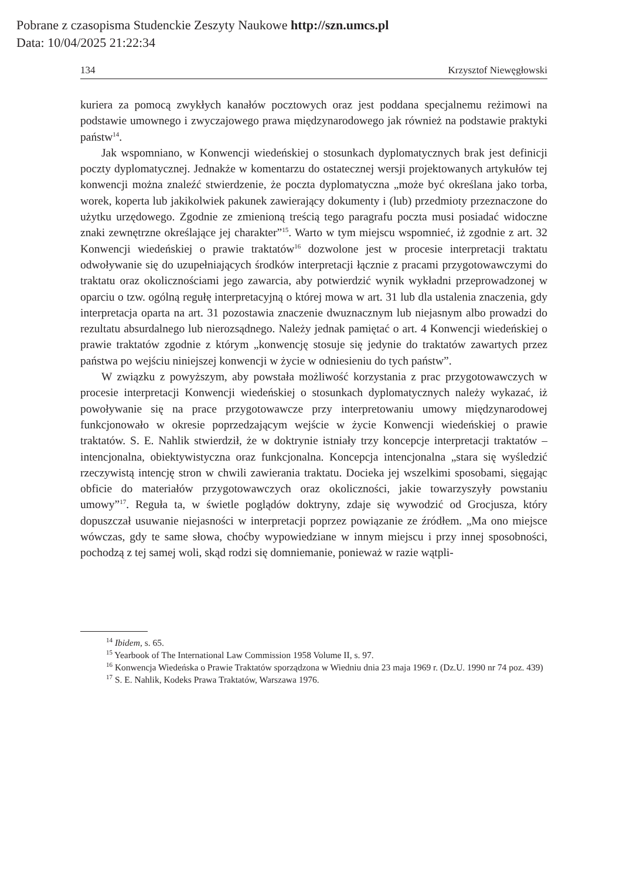Pobrane z czasopisma Studenckie Zeszyty Naukowe http://szn.umcs.pl
Data: 10/04/2025 21:22:34
134 Krzysztof Niewęgłowski
kuriera za pomocą zwykłych kanałów pocztowych oraz jest poddana specjalnemu reżimowi na podstawie umownego i zwyczajowego prawa międzynarodowego jak również na podstawie praktyki państw<sup>14</sup>.
Jak wspomniano, w Konwencji wiedeńskiej o stosunkach dyplomatycznych brak jest definicji poczty dyplomatycznej. Jednakże w komentarzu do ostatecznej wersji projektowanych artykułów tej konwencji można znaleźć stwierdzenie, że poczta dyplomatyczna „może być określana jako torba, worek, koperta lub jakikolwiek pakunek zawierający dokumenty i (lub) przedmioty przeznaczone do użytku urzędowego. Zgodnie ze zmienioną treścią tego paragrafu poczta musi posiadać widoczne znaki zewnętrzne określające jej charakter”<sup>15</sup>. Warto w tym miejscu wspomnieć, iż zgodnie z art. 32 Konwencji wiedeńskiej o prawie traktatów<sup>16</sup> dozwolone jest w procesie interpretacji traktatu odwoływanie się do uzupełniających środków interpretacji łącznie z pracami przygotowawczymi do traktatu oraz okolicznościami jego zawarcia, aby potwierdzić wynik wykładni przeprowadzonej w oparciu o tzw. ogólną regułę interpretacyjną o której mowa w art. 31 lub dla ustalenia znaczenia, gdy interpretacja oparta na art. 31 pozostawia znaczenie dwuznacznym lub niejasnym albo prowadzi do rezultatu absurdalnego lub nierozsądnego. Należy jednak pamiętać o art. 4 Konwencji wiedeńskiej o prawie traktatów zgodnie z którym „konwencję stosuje się jedynie do traktatów zawartych przez państwa po wejściu niniejszej konwencji w życie w odniesieniu do tych państw”.
W związku z powyższym, aby powstała możliwość korzystania z prac przygotowawczych w procesie interpretacji Konwencji wiedeńskiej o stosunkach dyplomatycznych należy wykazać, iż powoływanie się na prace przygotowawcze przy interpretowaniu umowy międzynarodowej funkcjonowało w okresie poprzedzającym wejście w życie Konwencji wiedeńskiej o prawie traktatów. S. E. Nahlik stwierdził, że w doktrynie istniały trzy koncepcje interpretacji traktatów – intencjonalna, obiektywistyczna oraz funkcjonalna. Koncepcja intencjonalna „stara się wyśledzić rzeczywistą intencję stron w chwili zawierania traktatu. Docieka jej wszelkimi sposobami, sięgając obficie do materiałów przygotowawczych oraz okoliczności, jakie towarzyszyły powstaniu umowy”<sup>17</sup>. Reguła ta, w świetle poglądów doktryny, zdaje się wywodzić od Grocjusza, który dopuszczał usuwanie niejasności w interpretacji poprzez powiązanie ze źródłem. „Ma ono miejsce wówczas, gdy te same słowa, choćby wypowiedziane w innym miejscu i przy innej sposobności, pochodzą z tej samej woli, skąd rodzi się domniemanie, ponieważ w razie wątpli-
<sup>14</sup> Ibidem, s. 65.
<sup>15</sup> Yearbook of The International Law Commission 1958 Volume II, s. 97.
<sup>16</sup> Konwencja Wiedeńska o Prawie Traktatów sporządzona w Wiedniu dnia 23 maja 1969 r. (Dz.U. 1990 nr 74 poz. 439)
<sup>17</sup> S. E. Nahlik, Kodeks Prawa Traktatów, Warszawa 1976.